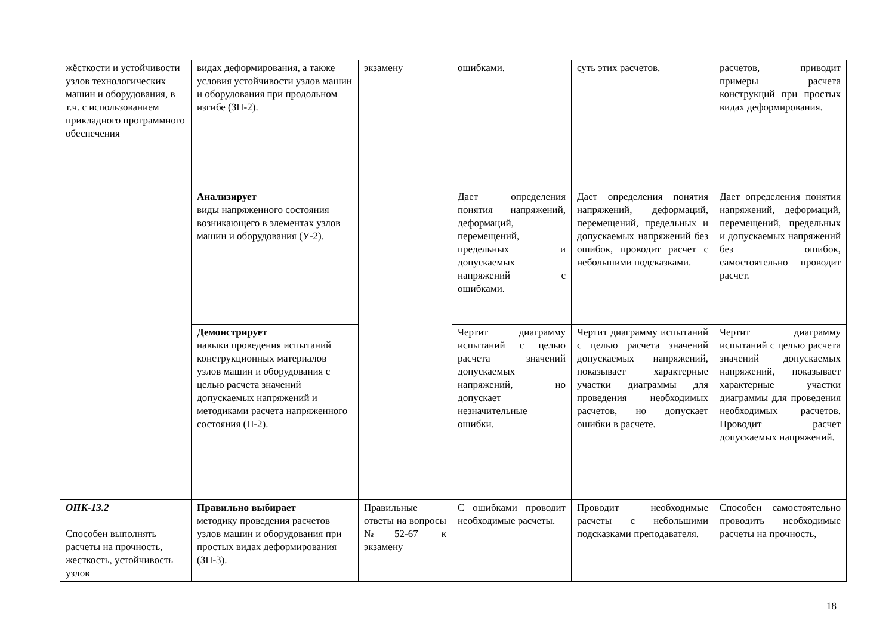| жёсткости и устойчивости узлов технологических машин и оборудования, в т.ч. с использованием прикладного программного обеспечения | видах деформирования, а также условия устойчивости узлов машин и оборудования при продольном изгибе (ЗН-2). | экзамену | ошибками. | суть этих расчетов. | расчетов, приводит примеры расчета конструкций при простых видах деформирования. |
| | Анализирует виды напряженного состояния возникающего в элементах узлов машин и оборудования (У-2). | | Дает определения понятия напряжений, деформаций, перемещений, предельных и допускаемых напряжений с ошибками. | Дает определения понятия напряжений, деформаций, перемещений, предельных и допускаемых напряжений без ошибок, проводит расчет с небольшими подсказками. | Дает определения понятия напряжений, деформаций, перемещений, предельных и допускаемых напряжений без ошибок, самостоятельно проводит расчет. |
| | Демонстрирует навыки проведения испытаний конструкционных материалов узлов машин и оборудования с целью расчета значений допускаемых напряжений и методиками расчета напряженного состояния (Н-2). | | Чертит диаграмму испытаний с целью расчета значений допускаемых напряжений, но допускает незначительные ошибки. | Чертит диаграмму испытаний с целью расчета значений допускаемых напряжений, показывает характерные участки диаграммы для проведения необходимых расчетов, но допускает ошибки в расчете. | Чертит диаграмму испытаний с целью расчета значений допускаемых напряжений, показывает характерные участки диаграммы для проведения необходимых расчетов. Проводит расчет допускаемых напряжений. |
| ОПК-13.2 Способен выполнять расчеты на прочность, жесткость, устойчивость узлов | Правильно выбирает методику проведения расчетов узлов машин и оборудования при простых видах деформирования (ЗН-3). | Правильные ответы на вопросы №52-67 к экзамену | С ошибками проводит необходимые расчеты. | Проводит необходимые расчеты с небольшими подсказками преподавателя. | Способен самостоятельно проводить необходимые расчеты на прочность, |
18